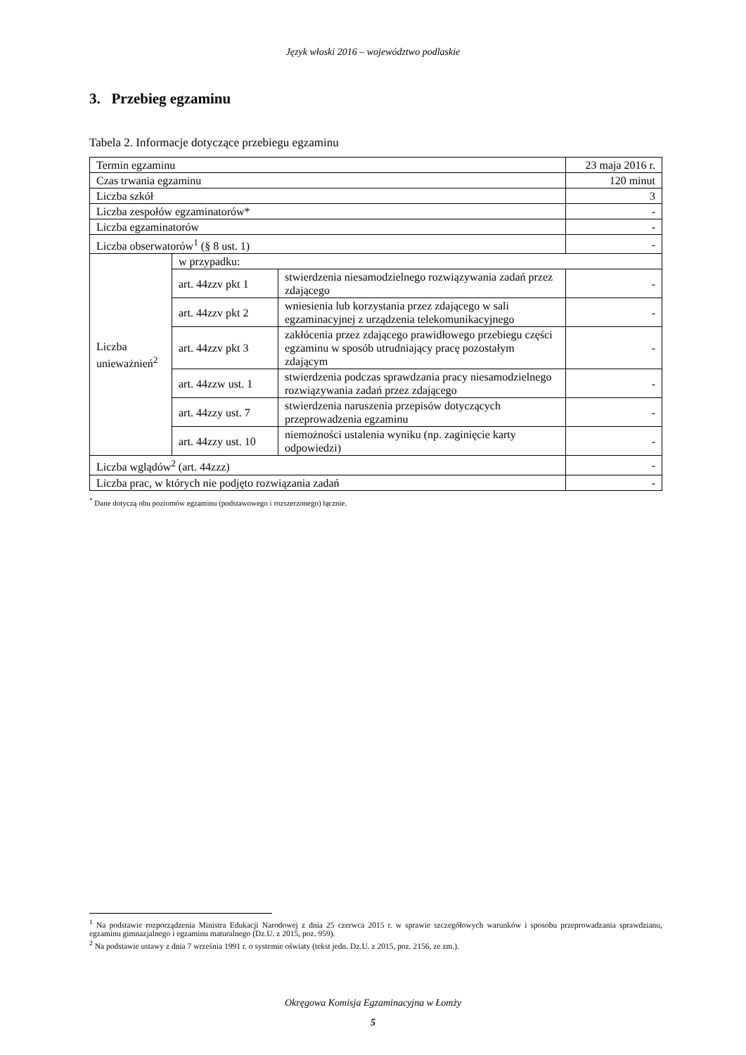Język włoski 2016 – województwo podlaskie
3. Przebieg egzaminu
Tabela 2. Informacje dotyczące przebiegu egzaminu
| Termin egzaminu | | | 23 maja 2016 r. |
| Czas trwania egzaminu | | | 120 minut |
| Liczba szkół | | | 3 |
| Liczba zespołów egzaminatorów* | | | - |
| Liczba egzaminatorów | | | - |
| Liczba obserwatorów<sup>1</sup> (§ 8 ust. 1) | | | - |
| Liczba unieważnień<sup>2</sup> | w przypadku: | | |
| | art. 44zzv pkt 1 | stwierdzenia niesamodzielnego rozwiązywania zadań przez zdającego | - |
| | art. 44zzv pkt 2 | wniesienia lub korzystania przez zdającego w sali egzaminacyjnej z urządzenia telekomunikacyjnego | - |
| | art. 44zzv pkt 3 | zakłócenia przez zdającego prawidłowego przebiegu części egzaminu w sposób utrudniający pracę pozostałym zdającym | - |
| | art. 44zzw ust. 1 | stwierdzenia podczas sprawdzania pracy niesamodzielnego rozwiązywania zadań przez zdającego | - |
| | art. 44zzy ust. 7 | stwierdzenia naruszenia przepisów dotyczących przeprowadzenia egzaminu | - |
| | art. 44zzy ust. 10 | niemożności ustalenia wyniku (np. zaginięcie karty odpowiedzi) | - |
| Liczba wglądów<sup>2</sup> (art. 44zzz) | | | - |
| Liczba prac, w których nie podjęto rozwiązania zadań | | | - |
<sup>*</sup> Dane dotyczą obu poziomów egzaminu (podstawowego i rozszerzonego) łącznie.
<sup>1</sup> Na podstawie rozporządzenia Ministra Edukacji Narodowej z dnia 25 czerwca 2015 r. w sprawie szczegółowych warunków i sposobu przeprowadzania sprawdzianu, egzaminu gimnazjalnego i egzaminu maturalnego (Dz.U. z 2015, poz. 959).
<sup>2</sup> Na podstawie ustawy z dnia 7 września 1991 r. o systemie oświaty (tekst jedn. Dz.U. z 2015, poz. 2156, ze zm.).
Okręgowa Komisja Egzaminacyjna w Łomży
5